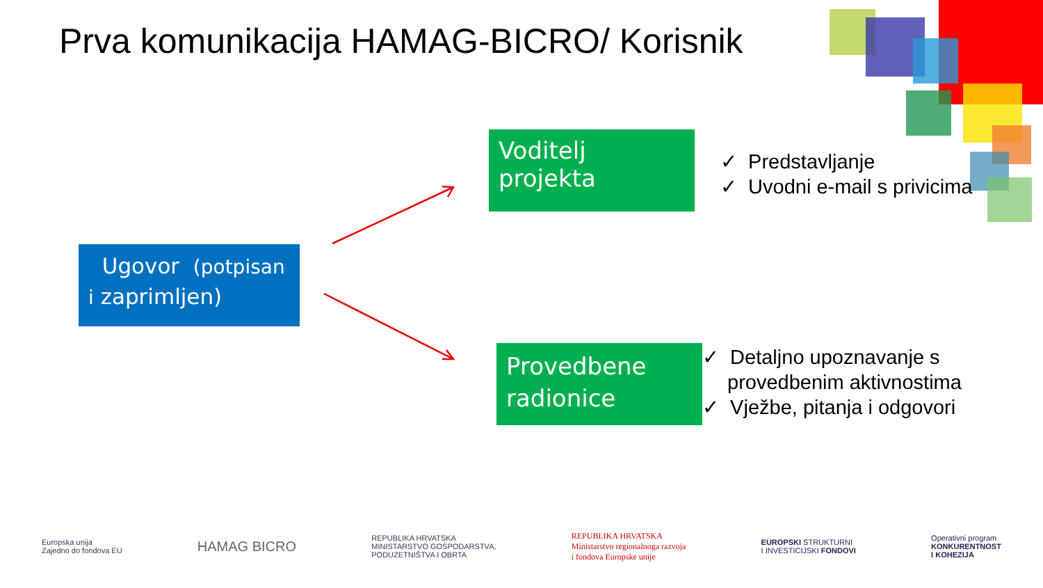Prva komunikacija HAMAG-BICRO/ Korisnik
Voditelj projekta
✓ Predstavljanje
✓ Uvodni e-mail s privicima
Ugovor (potpisan i zaprimljen)
Provedbene radionice
✓ Detaljno upoznavanje s provedbenim aktivnostima
✓ Vježbe, pitanja i odgovori
Europska unija
Zajedno do fondova EU
HAMAG BICRO
REPUBLIKA HRVATSKA
MINISTARSTVO GOSPODARSTVA,
PODUZETNIŠTVA I OBRTA
REPUBLIKA HRVATSKA
Ministarstvo regionalnoga razvoja
i fondova Europske unije
EUROPSKI STRUKTURNI
I INVESTICIJSKI FONDOVI
Operativni program
KONKURENTNOST
I KOHEZIJA